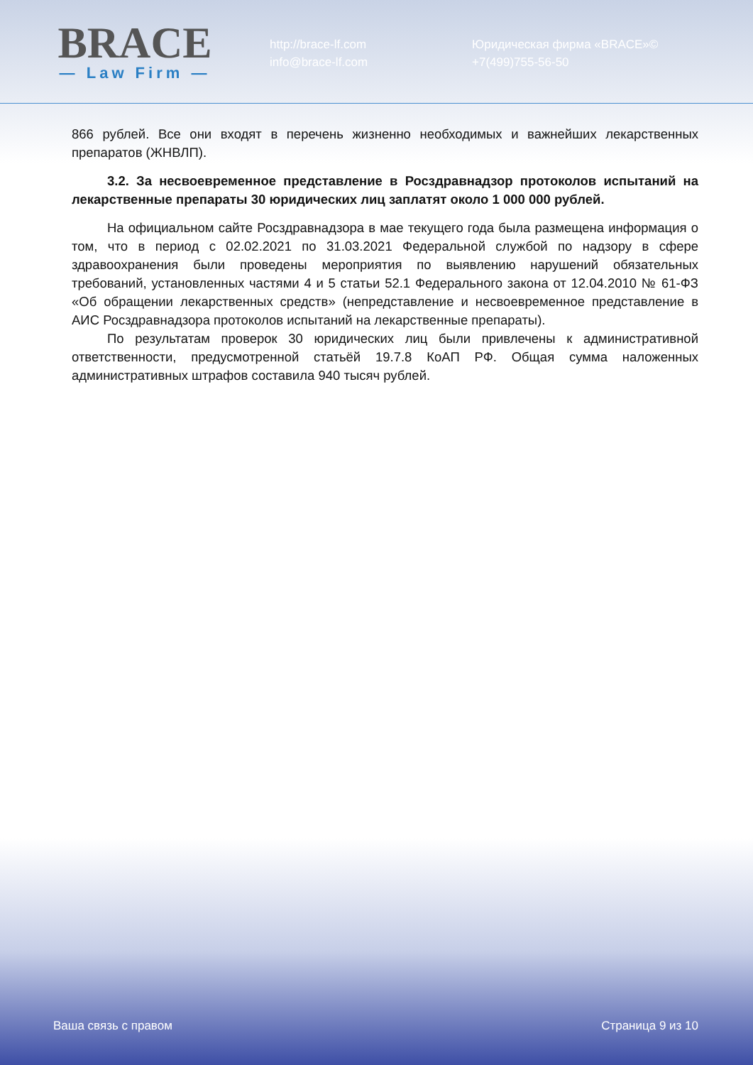BRACE
— Law Firm —
http://brace-lf.com
info@brace-lf.com
Юридическая фирма «BRACE»©
+7(499)755-56-50
866 рублей. Все они входят в перечень жизненно необходимых и важнейших лекарственных препаратов (ЖНВЛП).
3.2. За несвоевременное представление в Росздравнадзор протоколов испытаний на лекарственные препараты 30 юридических лиц заплатят около 1 000 000 рублей.
На официальном сайте Росздравнадзора в мае текущего года была размещена информация о том, что в период с 02.02.2021 по 31.03.2021 Федеральной службой по надзору в сфере здравоохранения были проведены мероприятия по выявлению нарушений обязательных требований, установленных частями 4 и 5 статьи 52.1 Федерального закона от 12.04.2010 № 61-ФЗ «Об обращении лекарственных средств» (непредставление и несвоевременное представление в АИС Росздравнадзора протоколов испытаний на лекарственные препараты).
По результатам проверок 30 юридических лиц были привлечены к административной ответственности, предусмотренной статьёй 19.7.8 КоАП РФ. Общая сумма наложенных административных штрафов составила 940 тысяч рублей.
Ваша связь с правом Страница 9 из 10